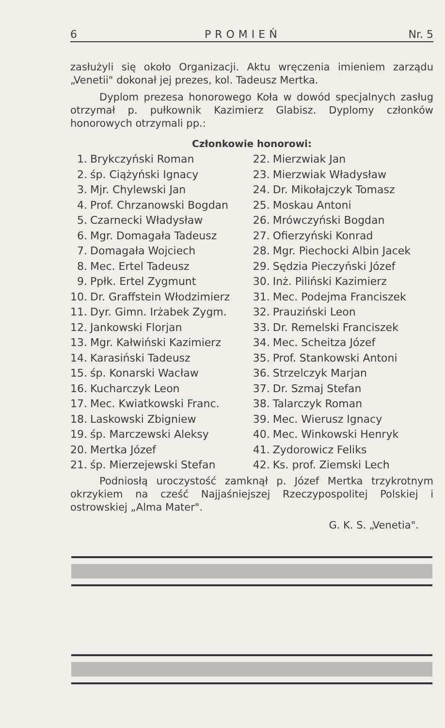6 PROMIEŃ Nr. 5
zasłużyli się około Organizacji. Aktu wręczenia imieniem zarządu „Venetii" dokonał jej prezes, kol. Tadeusz Mertka.
Dyplom prezesa honorowego Koła w dowód specjalnych zasług otrzymał p. pułkownik Kazimierz Glabisz. Dyplomy członków honorowych otrzymali pp.:
Członkowie honorowi:
| 1. | Brykczyński Roman | 22. | Mierzwiak Jan |
| 2. | śp. Ciążyński Ignacy | 23. | Mierzwiak Władysław |
| 3. | Mjr. Chylewski Jan | 24. | Dr. Mikołajczyk Tomasz |
| 4. | Prof. Chrzanowski Bogdan | 25. | Moskau Antoni |
| 5. | Czarnecki Władysław | 26. | Mrówczyński Bogdan |
| 6. | Mgr. Domagała Tadeusz | 27. | Ofierzyński Konrad |
| 7. | Domagała Wojciech | 28. | Mgr. Piechocki Albin Jacek |
| 8. | Mec. Ertel Tadeusz | 29. | Sędzia Pieczyński Józef |
| 9. | Ppłk. Ertel Zygmunt | 30. | Inż. Piliński Kazimierz |
| 10. | Dr. Graffstein Włodzimierz | 31. | Mec. Podejma Franciszek |
| 11. | Dyr. Gimn. Irżabek Zygm. | 32. | Prauziński Leon |
| 12. | Jankowski Florjan | 33. | Dr. Remelski Franciszek |
| 13. | Mgr. Kałwiński Kazimierz | 34. | Mec. Scheitza Józef |
| 14. | Karasiński Tadeusz | 35. | Prof. Stankowski Antoni |
| 15. | śp. Konarski Wacław | 36. | Strzelczyk Marjan |
| 16. | Kucharczyk Leon | 37. | Dr. Szmaj Stefan |
| 17. | Mec. Kwiatkowski Franc. | 38. | Talarczyk Roman |
| 18. | Laskowski Zbigniew | 39. | Mec. Wierusz Ignacy |
| 19. | śp. Marczewski Aleksy | 40. | Mec. Winkowski Henryk |
| 20. | Mertka Józef | 41. | Zydorowicz Feliks |
| 21. | śp. Mierzejewski Stefan | 42. | Ks. prof. Ziemski Lech |
Podniosłą uroczystość zamknął p. Józef Mertka trzykrotnym okrzykiem na cześć Najjaśniejszej Rzeczypospolitej Polskiej i ostrowskiej „Alma Mater".
G. K. S. „Venetia".